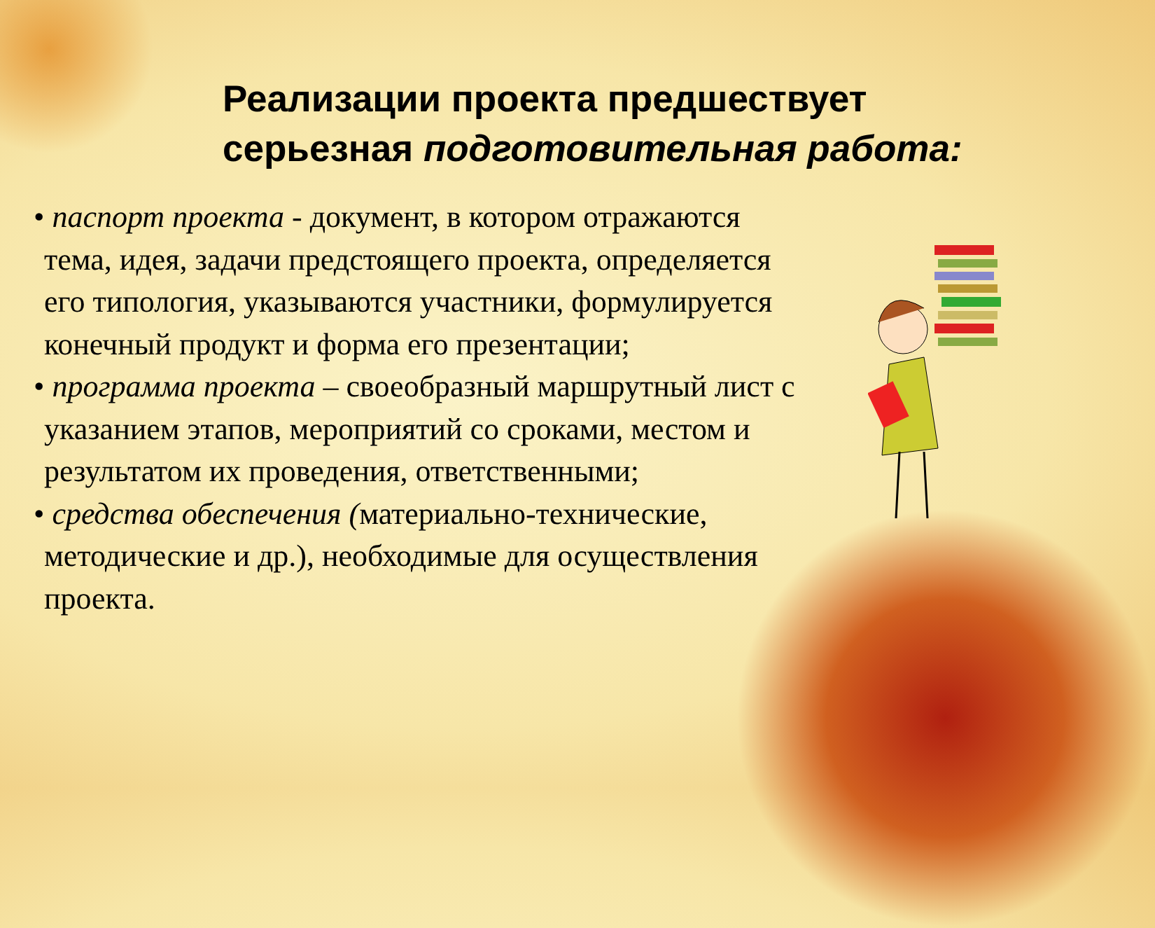Реализации проекта предшествует серьезная подготовительная работа:
• паспорт проекта - документ, в котором отражаются тема, идея, задачи предстоящего проекта, определяется его типология, указываются участники, формулируется конечный продукт и форма его презентации;
• программа проекта – своеобразный маршрутный лист с указанием этапов, мероприятий со сроками, местом и результатом их проведения, ответственными;
• средства обеспечения (материально-технические, методические и др.), необходимые для осуществления проекта.